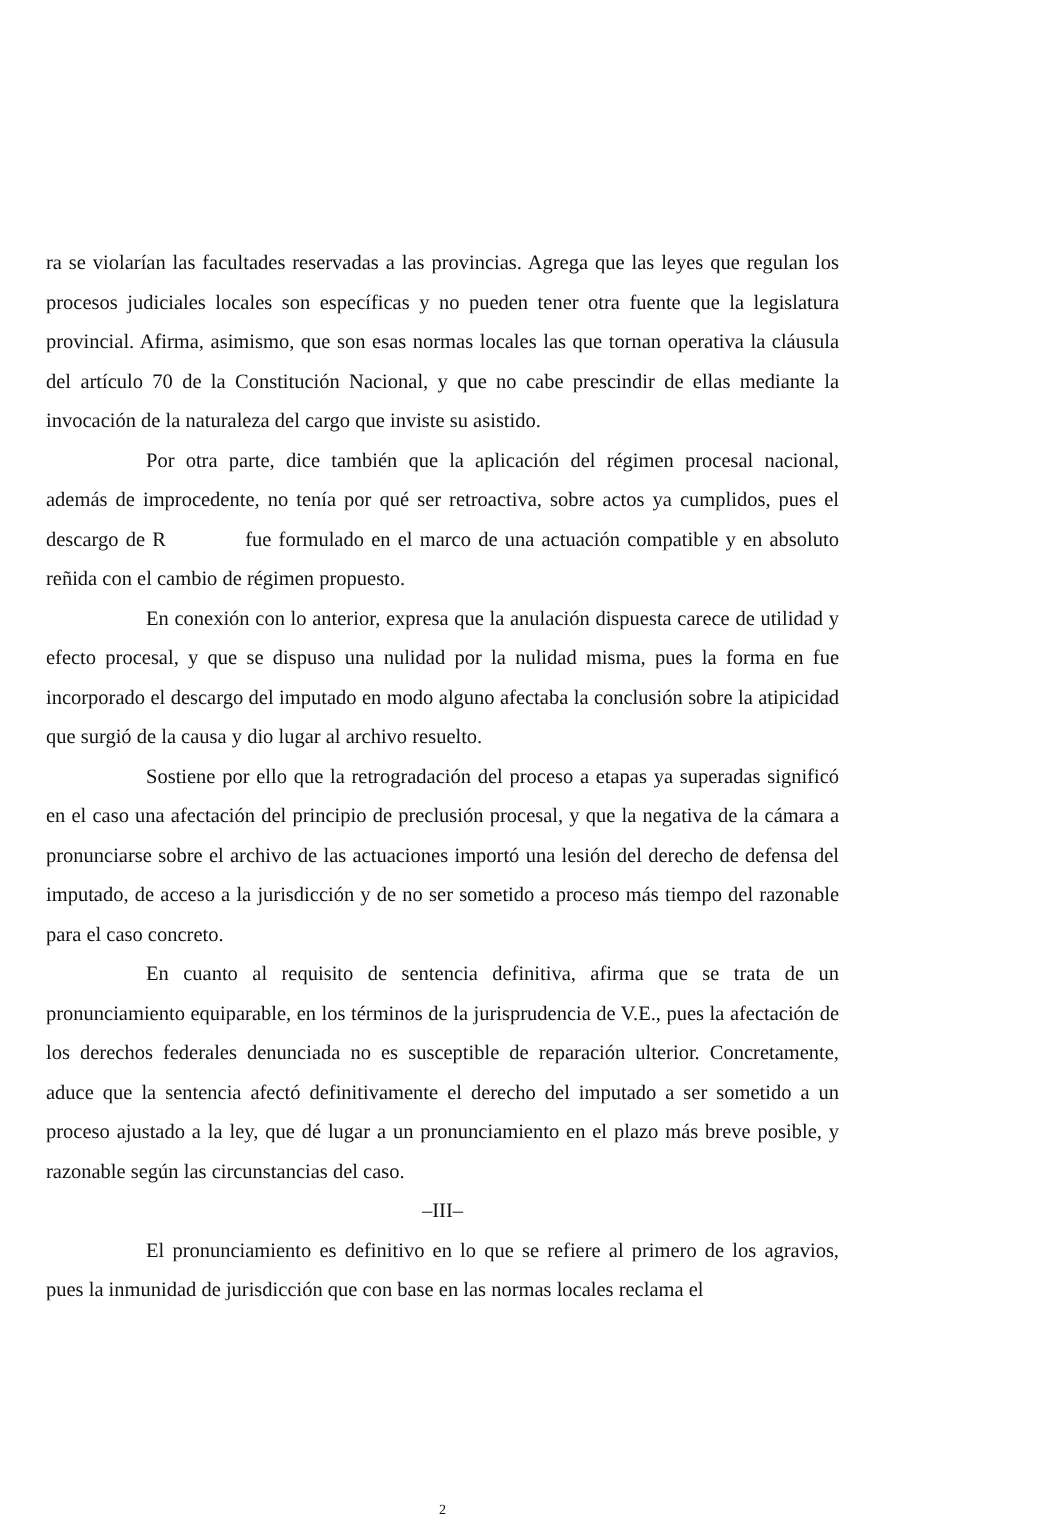ra se violarían las facultades reservadas a las provincias. Agrega que las leyes que regulan los procesos judiciales locales son específicas y no pueden tener otra fuente que la legislatura provincial. Afirma, asimismo, que son esas normas locales las que tornan operativa la cláusula del artículo 70 de la Constitución Nacional, y que no cabe prescindir de ellas mediante la invocación de la naturaleza del cargo que inviste su asistido.
Por otra parte, dice también que la aplicación del régimen procesal nacional, además de improcedente, no tenía por qué ser retroactiva, sobre actos ya cumplidos, pues el descargo de R fue formulado en el marco de una actuación compatible y en absoluto reñida con el cambio de régimen propuesto.
En conexión con lo anterior, expresa que la anulación dispuesta carece de utilidad y efecto procesal, y que se dispuso una nulidad por la nulidad misma, pues la forma en fue incorporado el descargo del imputado en modo alguno afectaba la conclusión sobre la atipicidad que surgió de la causa y dio lugar al archivo resuelto.
Sostiene por ello que la retrogradación del proceso a etapas ya superadas significó en el caso una afectación del principio de preclusión procesal, y que la negativa de la cámara a pronunciarse sobre el archivo de las actuaciones importó una lesión del derecho de defensa del imputado, de acceso a la jurisdicción y de no ser sometido a proceso más tiempo del razonable para el caso concreto.
En cuanto al requisito de sentencia definitiva, afirma que se trata de un pronunciamiento equiparable, en los términos de la jurisprudencia de V.E., pues la afectación de los derechos federales denunciada no es susceptible de reparación ulterior. Concretamente, aduce que la sentencia afectó definitivamente el derecho del imputado a ser sometido a un proceso ajustado a la ley, que dé lugar a un pronunciamiento en el plazo más breve posible, y razonable según las circunstancias del caso.
–III–
El pronunciamiento es definitivo en lo que se refiere al primero de los agravios, pues la inmunidad de jurisdicción que con base en las normas locales reclama el
2